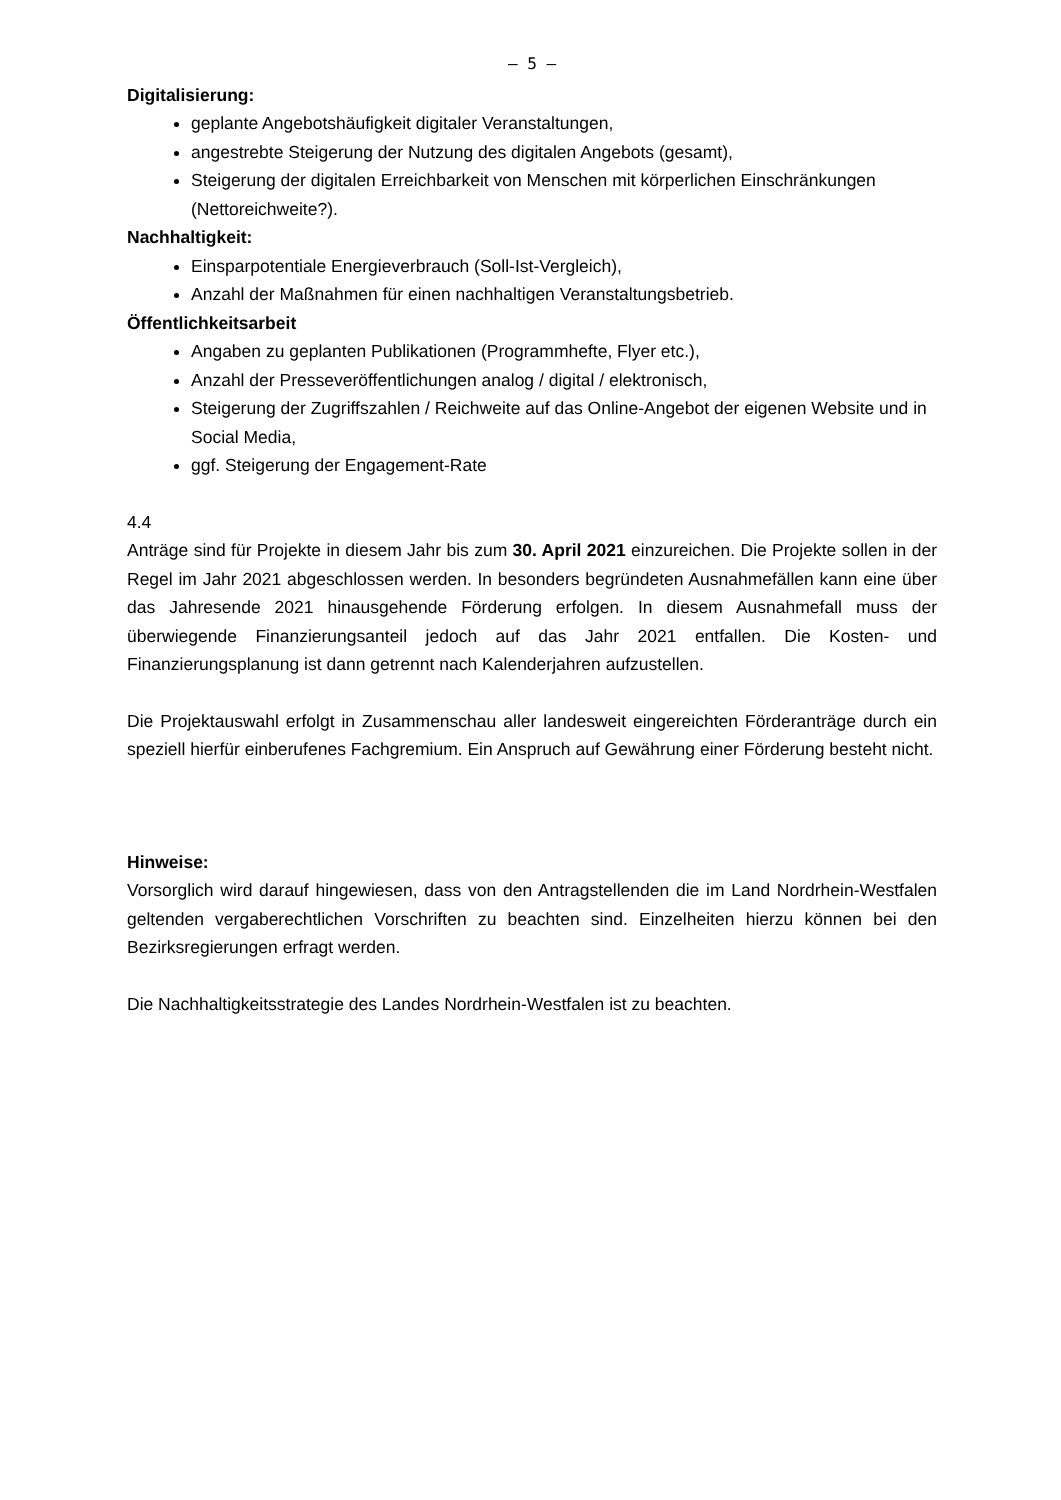– 5 –
Digitalisierung:
geplante Angebotshäufigkeit digitaler Veranstaltungen,
angestrebte Steigerung der Nutzung des digitalen Angebots (gesamt),
Steigerung der digitalen Erreichbarkeit von Menschen mit körperlichen Einschränkungen (Nettoreichweite?).
Nachhaltigkeit:
Einsparpotentiale Energieverbrauch (Soll-Ist-Vergleich),
Anzahl der Maßnahmen für einen nachhaltigen Veranstaltungsbetrieb.
Öffentlichkeitsarbeit
Angaben zu geplanten Publikationen (Programmhefte, Flyer etc.),
Anzahl der Presseveröffentlichungen analog / digital / elektronisch,
Steigerung der Zugriffszahlen / Reichweite auf das Online-Angebot der eigenen Website und in Social Media,
ggf. Steigerung der Engagement-Rate
4.4
Anträge sind für Projekte in diesem Jahr bis zum 30. April 2021 einzureichen. Die Projekte sollen in der Regel im Jahr 2021 abgeschlossen werden. In besonders begründeten Ausnahmefällen kann eine über das Jahresende 2021 hinausgehende Förderung erfolgen. In diesem Ausnahmefall muss der überwiegende Finanzierungsanteil jedoch auf das Jahr 2021 entfallen. Die Kosten- und Finanzierungsplanung ist dann getrennt nach Kalenderjahren aufzustellen.
Die Projektauswahl erfolgt in Zusammenschau aller landesweit eingereichten Förderanträge durch ein speziell hierfür einberufenes Fachgremium. Ein Anspruch auf Gewährung einer Förderung besteht nicht.
Hinweise:
Vorsorglich wird darauf hingewiesen, dass von den Antragstellenden die im Land Nordrhein-Westfalen geltenden vergaberechtlichen Vorschriften zu beachten sind. Einzelheiten hierzu können bei den Bezirksregierungen erfragt werden.
Die Nachhaltigkeitsstrategie des Landes Nordrhein-Westfalen ist zu beachten.